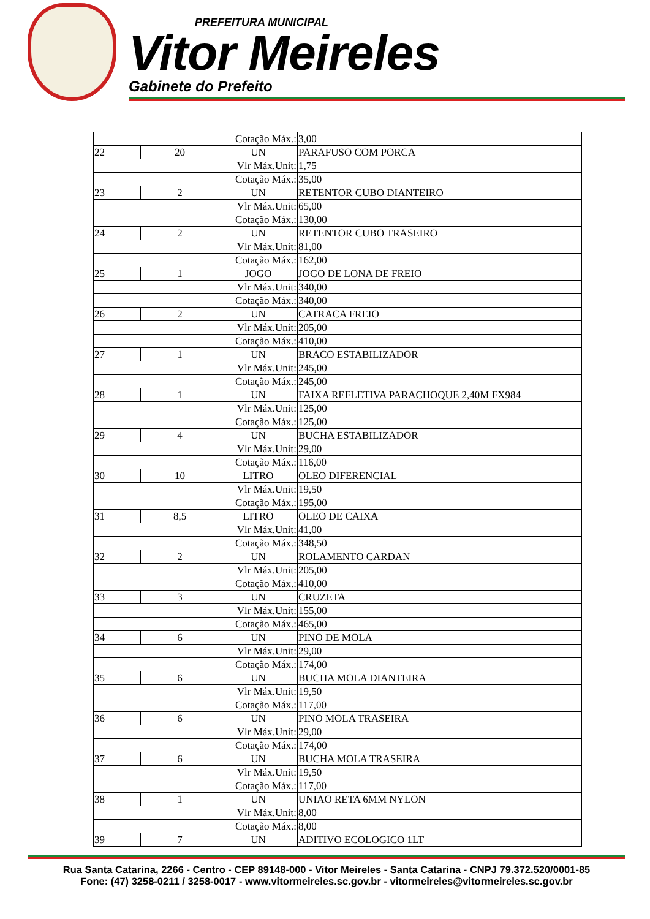PREFEITURA MUNICIPAL
Vitor Meireles
Gabinete do Prefeito
| Cotação Máx.: | | | 3,00 |
| 22 | 20 | UN | PARAFUSO COM PORCA |
| Vlr Máx.Unit: | | | 1,75 |
| Cotação Máx.: | | | 35,00 |
| 23 | 2 | UN | RETENTOR CUBO DIANTEIRO |
| Vlr Máx.Unit: | | | 65,00 |
| Cotação Máx.: | | | 130,00 |
| 24 | 2 | UN | RETENTOR CUBO TRASEIRO |
| Vlr Máx.Unit: | | | 81,00 |
| Cotação Máx.: | | | 162,00 |
| 25 | 1 | JOGO | JOGO DE LONA DE FREIO |
| Vlr Máx.Unit: | | | 340,00 |
| Cotação Máx.: | | | 340,00 |
| 26 | 2 | UN | CATRACA FREIO |
| Vlr Máx.Unit: | | | 205,00 |
| Cotação Máx.: | | | 410,00 |
| 27 | 1 | UN | BRACO ESTABILIZADOR |
| Vlr Máx.Unit: | | | 245,00 |
| Cotação Máx.: | | | 245,00 |
| 28 | 1 | UN | FAIXA REFLETIVA PARACHOQUE 2,40M FX984 |
| Vlr Máx.Unit: | | | 125,00 |
| Cotação Máx.: | | | 125,00 |
| 29 | 4 | UN | BUCHA ESTABILIZADOR |
| Vlr Máx.Unit: | | | 29,00 |
| Cotação Máx.: | | | 116,00 |
| 30 | 10 | LITRO | OLEO DIFERENCIAL |
| Vlr Máx.Unit: | | | 19,50 |
| Cotação Máx.: | | | 195,00 |
| 31 | 8,5 | LITRO | OLEO DE CAIXA |
| Vlr Máx.Unit: | | | 41,00 |
| Cotação Máx.: | | | 348,50 |
| 32 | 2 | UN | ROLAMENTO CARDAN |
| Vlr Máx.Unit: | | | 205,00 |
| Cotação Máx.: | | | 410,00 |
| 33 | 3 | UN | CRUZETA |
| Vlr Máx.Unit: | | | 155,00 |
| Cotação Máx.: | | | 465,00 |
| 34 | 6 | UN | PINO DE MOLA |
| Vlr Máx.Unit: | | | 29,00 |
| Cotação Máx.: | | | 174,00 |
| 35 | 6 | UN | BUCHA MOLA DIANTEIRA |
| Vlr Máx.Unit: | | | 19,50 |
| Cotação Máx.: | | | 117,00 |
| 36 | 6 | UN | PINO MOLA TRASEIRA |
| Vlr Máx.Unit: | | | 29,00 |
| Cotação Máx.: | | | 174,00 |
| 37 | 6 | UN | BUCHA MOLA TRASEIRA |
| Vlr Máx.Unit: | | | 19,50 |
| Cotação Máx.: | | | 117,00 |
| 38 | 1 | UN | UNIAO RETA 6MM NYLON |
| Vlr Máx.Unit: | | | 8,00 |
| Cotação Máx.: | | | 8,00 |
| 39 | 7 | UN | ADITIVO ECOLOGICO 1LT |
Rua Santa Catarina, 2266 - Centro - CEP 89148-000 - Vitor Meireles - Santa Catarina - CNPJ 79.372.520/0001-85
Fone: (47) 3258-0211 / 3258-0017 - www.vitormeireles.sc.gov.br - vitormeireles@vitormeireles.sc.gov.br